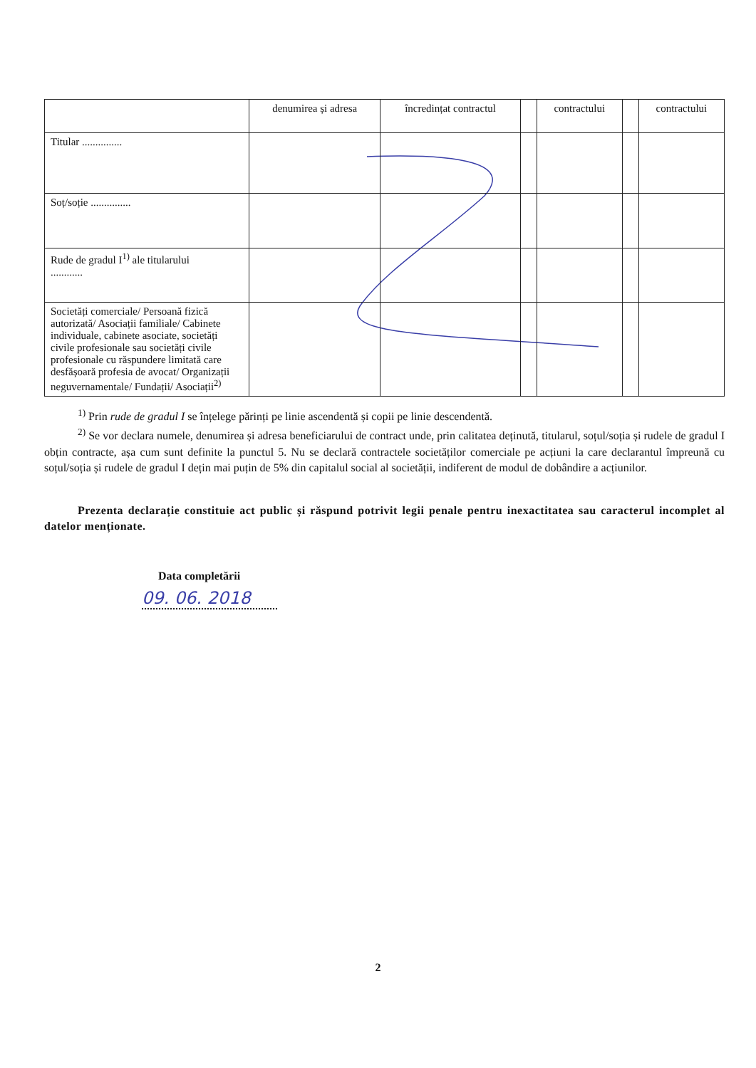| | denumirea și adresa | încredințat contractul | | contractului | | contractului |
| --- | --- | --- | --- | --- | --- | --- |
| Titular ............... | | | | | | |
| Soț/soție ............... | | | | | | |
| Rude de gradul I<sup>1)</sup> ale titularului ............ | | | | | | |
| Societăți comerciale/ Persoană fizică autorizată/ Asociații familiale/ Cabinete individuale, cabinete asociate, societăți civile profesionale sau societăți civile profesionale cu răspundere limitată care desfășoară profesia de avocat/ Organizații neguvernamentale/ Fundații/ Asociații<sup>2)</sup> | | | | | | |
<sup>1)</sup> Prin rude de gradul I se înțelege părinți pe linie ascendentă și copii pe linie descendentă.
<sup>2)</sup> Se vor declara numele, denumirea și adresa beneficiarului de contract unde, prin calitatea deținută, titularul, soțul/soția și rudele de gradul I obțin contracte, așa cum sunt definite la punctul 5. Nu se declară contractele societăților comerciale pe acțiuni la care declarantul împreună cu soțul/soția și rudele de gradul I dețin mai puțin de 5% din capitalul social al societății, indiferent de modul de dobândire a acțiunilor.
Prezenta declarație constituie act public și răspund potrivit legii penale pentru inexactitatea sau caracterul incomplet al datelor menționate.
Data completării
09. 06. 2018
2